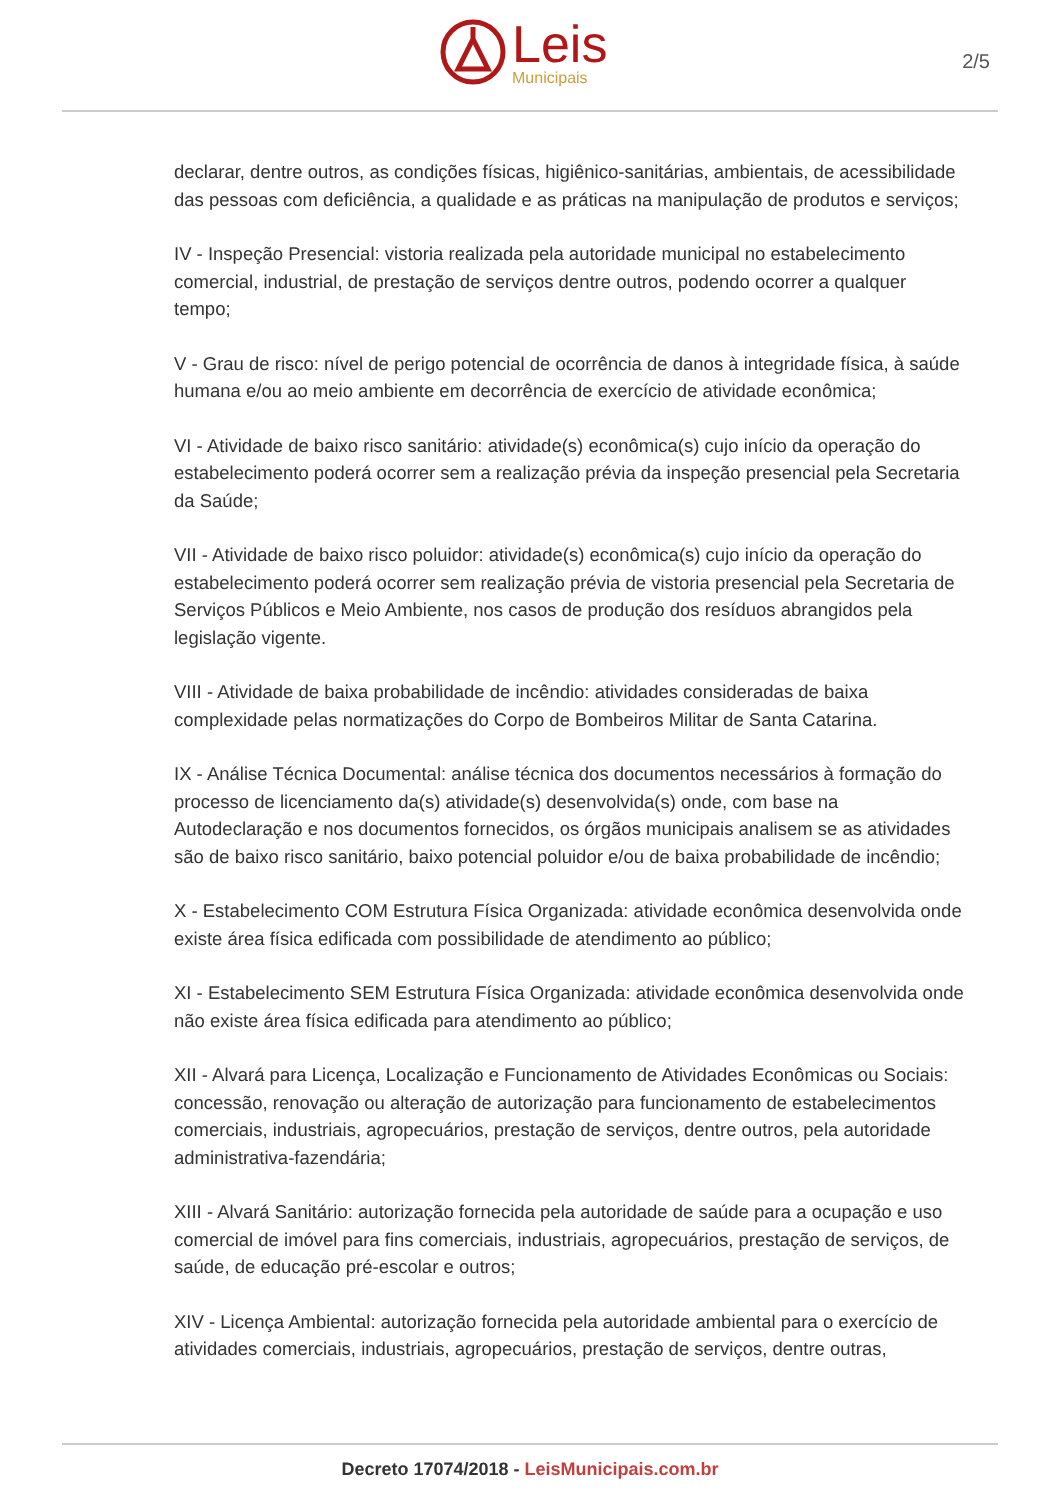Leis
Municipais
2/5
declarar, dentre outros, as condições físicas, higiênico-sanitárias, ambientais, de acessibilidade das pessoas com deficiência, a qualidade e as práticas na manipulação de produtos e serviços;
IV - Inspeção Presencial: vistoria realizada pela autoridade municipal no estabelecimento comercial, industrial, de prestação de serviços dentre outros, podendo ocorrer a qualquer tempo;
V - Grau de risco: nível de perigo potencial de ocorrência de danos à integridade física, à saúde humana e/ou ao meio ambiente em decorrência de exercício de atividade econômica;
VI - Atividade de baixo risco sanitário: atividade(s) econômica(s) cujo início da operação do estabelecimento poderá ocorrer sem a realização prévia da inspeção presencial pela Secretaria da Saúde;
VII - Atividade de baixo risco poluidor: atividade(s) econômica(s) cujo início da operação do estabelecimento poderá ocorrer sem realização prévia de vistoria presencial pela Secretaria de Serviços Públicos e Meio Ambiente, nos casos de produção dos resíduos abrangidos pela legislação vigente.
VIII - Atividade de baixa probabilidade de incêndio: atividades consideradas de baixa complexidade pelas normatizações do Corpo de Bombeiros Militar de Santa Catarina.
IX - Análise Técnica Documental: análise técnica dos documentos necessários à formação do processo de licenciamento da(s) atividade(s) desenvolvida(s) onde, com base na Autodeclaração e nos documentos fornecidos, os órgãos municipais analisem se as atividades são de baixo risco sanitário, baixo potencial poluidor e/ou de baixa probabilidade de incêndio;
X - Estabelecimento COM Estrutura Física Organizada: atividade econômica desenvolvida onde existe área física edificada com possibilidade de atendimento ao público;
XI - Estabelecimento SEM Estrutura Física Organizada: atividade econômica desenvolvida onde não existe área física edificada para atendimento ao público;
XII - Alvará para Licença, Localização e Funcionamento de Atividades Econômicas ou Sociais: concessão, renovação ou alteração de autorização para funcionamento de estabelecimentos comerciais, industriais, agropecuários, prestação de serviços, dentre outros, pela autoridade administrativa-fazendária;
XIII - Alvará Sanitário: autorização fornecida pela autoridade de saúde para a ocupação e uso comercial de imóvel para fins comerciais, industriais, agropecuários, prestação de serviços, de saúde, de educação pré-escolar e outros;
XIV - Licença Ambiental: autorização fornecida pela autoridade ambiental para o exercício de atividades comerciais, industriais, agropecuários, prestação de serviços, dentre outras,
Decreto 17074/2018 - LeisMunicipais.com.br